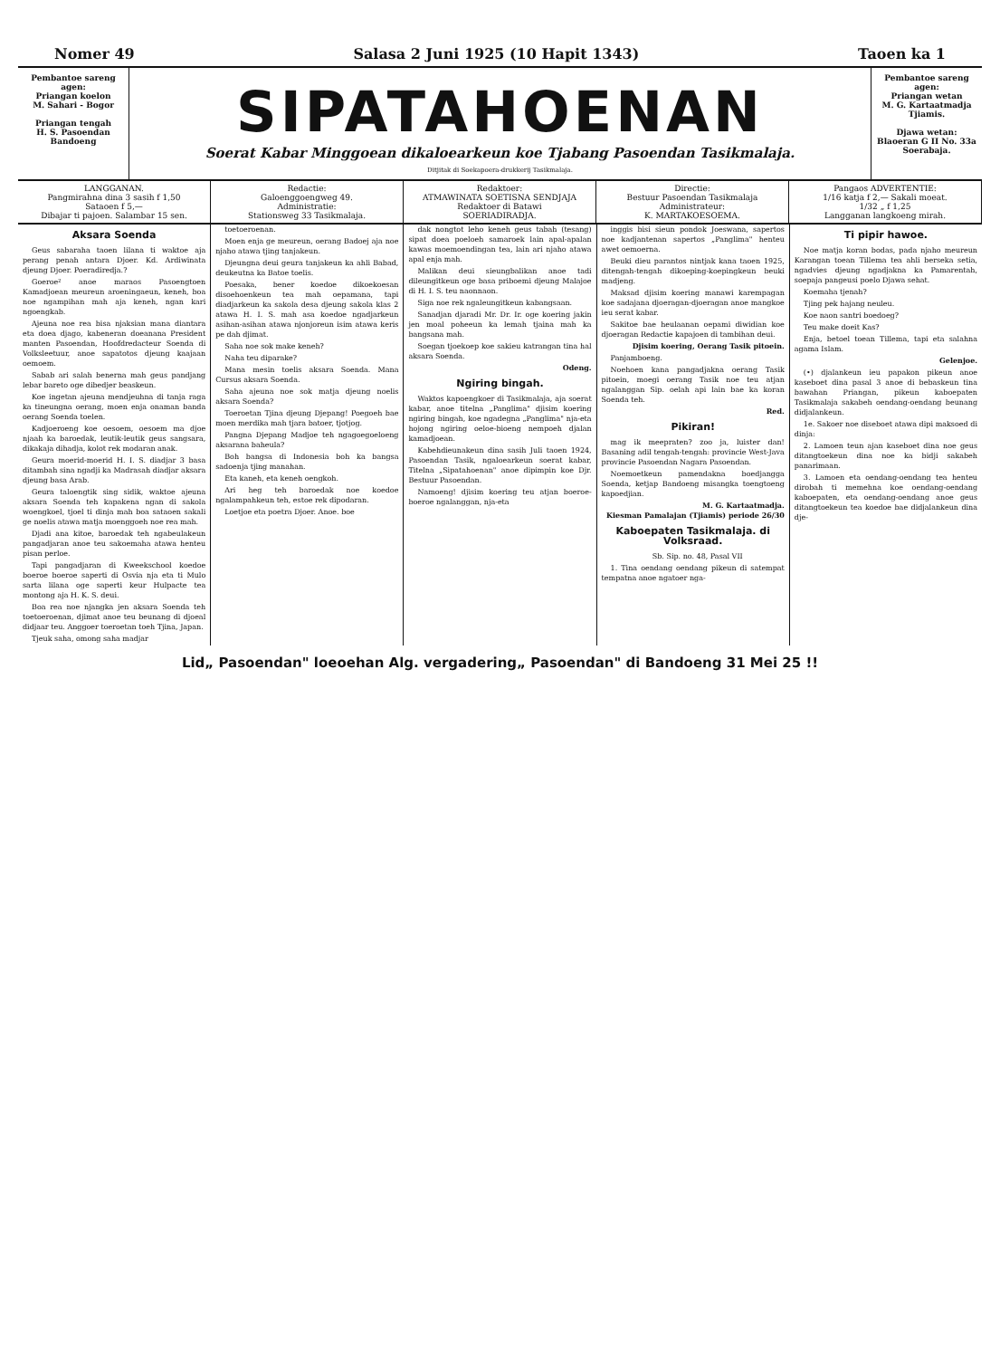Nomer 49 Salasa 2 Juni 1925 (10 Hapit 1343) Taoen ka 1
Pembantoe sareng agen:
Priangan koelon
M. Sahari - Bogor
Priangan tengah
H. S. Pasoendan
Bandoeng
SIPATAHOENAN
Soerat Kabar Minggoean dikaloearkeun koe Tjabang Pasoendan Tasikmalaja.
Ditjitak di Soekapoera-drukkerij Tasikmalaja.
Pembantoe sareng agen:
Priangan wetan
M. G. Kartaatmadja
Tjiamis.
Djawa wetan:
Blaoeran G II No. 33a
Soerabaja.
LANGGANAN.
Pangmirahna dina 3 sasih f 1,50
Sataoen f 5,—
Dibajar ti pajoen. Salambar 15 sen.
Redactie:
Galoenggoengweg 49.
Administratie:
Stationsweg 33 Tasikmalaja.
Redaktoer:
ATMAWINATA SOETISNA SENDJAJA
Redaktoer di Batawi
SOERIADIRADJA.
Directie:
Bestuur Pasoendan Tasikmalaja
Administrateur:
K. MARTAKOESOEMA.
Pangaos ADVERTENTIE:
1/16 katja f 2,— Sakali moeat.
1/32 „ f 1,25
Langganan langkoeng mirah.
Aksara Soenda
Geus sabaraha taoen lilana ti waktoe aja perang penah antara Djoer. Kd. Ardiwinata djeung Djoer. Poeradiredja.?
Goeroe² anoe maraos Pasoengtoen Kamadjoean meureun aroeningaeun, keneh, boa noe ngampihan mah aja keneh, ngan kari ngoengkab.
Ajeuna noe rea bisa njaksian mana diantara eta doea djago, kabeneran doeanana President manten Pasoendan, Hoofdredacteur Soenda di Volksleetuur, anoe sapatotos djeung kaajaan oemoem.
Sabab ari salah benerna mah geus pandjang lebar bareto oge dibedjer beaskeun.
Koe ingetan ajeuna mendjeuhna di tanja raga ka tineungna oerang, moen enja onaman banda oerang Soenda toelen.
Kadjoeroeng koe oesoem, oesoem ma djoe njaah ka baroedak, leutik-leutik geus sangsara, dikakaja dihadja, kolot rek modaran anak.
Geura moerid-moerid H. I. S. diadjar 3 basa ditambah sina ngadji ka Madrasah diadjar aksara djeung basa Arab.
Geura taloengtik sing sidik, waktoe ajeuna aksara Soenda teh kapakena ngan di sakola woengkoel, tjoel ti dinja mah boa sataoen sakali ge noelis atawa matja moenggoeh noe rea mah.
Djadi ana kitoe, baroedak teh ngabeulakeun pangadjaran anoe teu sakoemaha atawa henteu pisan perloe.
Tapi pangadjaran di Kweekschool koedoe boeroe boeroe saperti di Osvia nja eta ti Mulo sarta lilana oge saperti keur Hulpacte tea montong aja H. K. S. deui.
Boa rea noe njangka jen aksara Soenda teh toetoeroenan, djimat anoe teu beunang di djoeal didjaar teu. Anggoer toeroetan toeh Tjina, Japan.
Tjeuk saha, omong saha madjar
toetoeroenan.
Moen enja ge meureun, oerang Badoej aja noe njaho atawa tjing tanjakeun.
Djeungna deui geura tanjakeun ka ahli Babad, deukeutna ka Batoe toelis.
Poesaka, bener koedoe dikoekoesan disoehoenkeun tea mah oepamana, tapi diadjarkeun ka sakola desa djeung sakola klas 2 atawa H. I. S. mah asa koedoe ngadjarkeun asihan-asihan atawa njonjoreun isim atawa keris pe dah djimat.
Saha noe sok make keneh?
Naha teu diparake?
Mana mesin toelis aksara Soenda. Mana Cursus aksara Soenda.
Saha ajeuna noe sok matja djeung noelis aksara Soenda?
Toeroetan Tjina djeung Djepang! Poegoeh bae moen merdika mah tjara batoer, tjotjog.
Pangna Djepang Madjoe teh ngagoegoeloeng aksarana baheula?
Boh bangsa di Indonesia boh ka bangsa sadoenja tjing manahan.
Eta kaneh, eta keneh oengkoh.
Ari heg teh baroedak noe koedoe ngalampahkeun teh, estoe rek dipodaran.
Loetjoe eta poetra Djoer. Anoe. boe
dak nongtot leho keneh geus tabah (tesang) sipat doea poeloeh samaroek lain apal-apalan kawas moemoendingan tea, lain ari njaho atawa apal enja mah.
Malikan deui sieungbalikan anoe tadi dileungitkeun oge basa priboemi djeung Malajoe di H. I. S. teu naonnaon.
Siga noe rek ngaleungitkeun kabangsaan.
Sanadjan djaradi Mr. Dr. Ir. oge koering jakin jen moal poheeun ka lemah tjaina mah ka bangsana mah.
Soegan tjoekoep koe sakieu katrangan tina hal aksara Soenda.
Odeng.
Ngiring bingah.
Waktos kapoengkoer di Tasikmalaja, aja soerat kabar, anoe titelna „Panglima" djisim koering ngiring bingah, koe ngadegna „Panglima" nja-eta hojong ngiring oeloe-bioeng nempoeh djalan kamadjoean.
Kabehdieunakeun dina sasih Juli taoen 1924, Pasoendan Tasik, ngaloearkeun soerat kabar, Titelna „Sipatahoenan" anoe dipimpin koe Djr. Bestuur Pasoendan.
Namoeng! djisim koering teu atjan boeroe-boeroe ngalanggan, nja-eta
inggis bisi sieun pondok Joeswana, sapertos noe kadjantenan sapertos „Panglima" henteu awet oemoerna.
Beuki dieu parantos nintjak kana taoen 1925, ditengah-tengah dikoeping-koepingkeun beuki madjeng.
Maksad djisim koering manawi karempagan koe sadajana djoeragan-djoeragan anoe mangkoe ieu serat kabar.
Sakitoe bae heulaanan oepami diwidian koe djoeragan Redactie kapajoen di tambihan deui.
Djisim koering, Oerang Tasik pitoein.
Panjamboeng.
Noehoen kana pangadjakna oerang Tasik pitoein, moegi oerang Tasik noe teu atjan ngalanggan Sip. oelah api lain bae ka koran Soenda teh.
Red.
Pikiran!
mag ik meepraten? zoo ja, luister dan! Basaning adil tengah-tengah: provincie West-Java provincie Pasoendan Nagara Pasoendan.
Noemoetkeun pamendakna boedjangga Soenda, ketjap Bandoeng misangka toengtoeng kapoedjian.
M. G. Kartaatmadja.
Kiesman Pamalajan (Tjiamis) periode 26/30
Kaboepaten Tasikmalaja. di Volksraad.
Sb. Sip. no. 48, Pasal VII
1. Tina oendang oendang pikeun di satempat tempatna anoe ngatoer nga-
Ti pipir hawoe.
Noe matja koran bodas, pada njaho meureun Karangan toean Tillema tea ahli berseka setia, ngadvies djeung ngadjakna ka Pamarentah, soepaja pangeusi poelo Djawa sehat.
Koemaha tjenah?
Tjing pek hajang neuleu.
Koe naon santri boedoeg?
Teu make doeit Kas?
Enja, betoel toean Tillema, tapi eta salahna agama Islam.
Gelenjoe.
(•) djalankeun ieu papakon pikeun anoe kaseboet dina pasal 3 anoe di bebaskeun tina bawahan Priangan, pikeun kaboepaten Tasikmalaja sakabeh oendang-oendang beunang didjalankeun.
1e. Sakoer noe diseboet atawa dipi maksoed di dinja:
2. Lamoen teun ajan kaseboet dina noe geus ditangtoekeun dina noe ka bidji sakabeh panarimaan.
3. Lamoen eta oendang-oendang tea henteu dirobah ti memehna koe oendang-oendang kaboepaten, eta oendang-oendang anoe geus ditangtoekeun tea koedoe bae didjalankeun dina dje-
Lid„ Pasoendan" loeoehan Alg. vergadering„ Pasoendan" di Bandoeng 31 Mei 25 !!